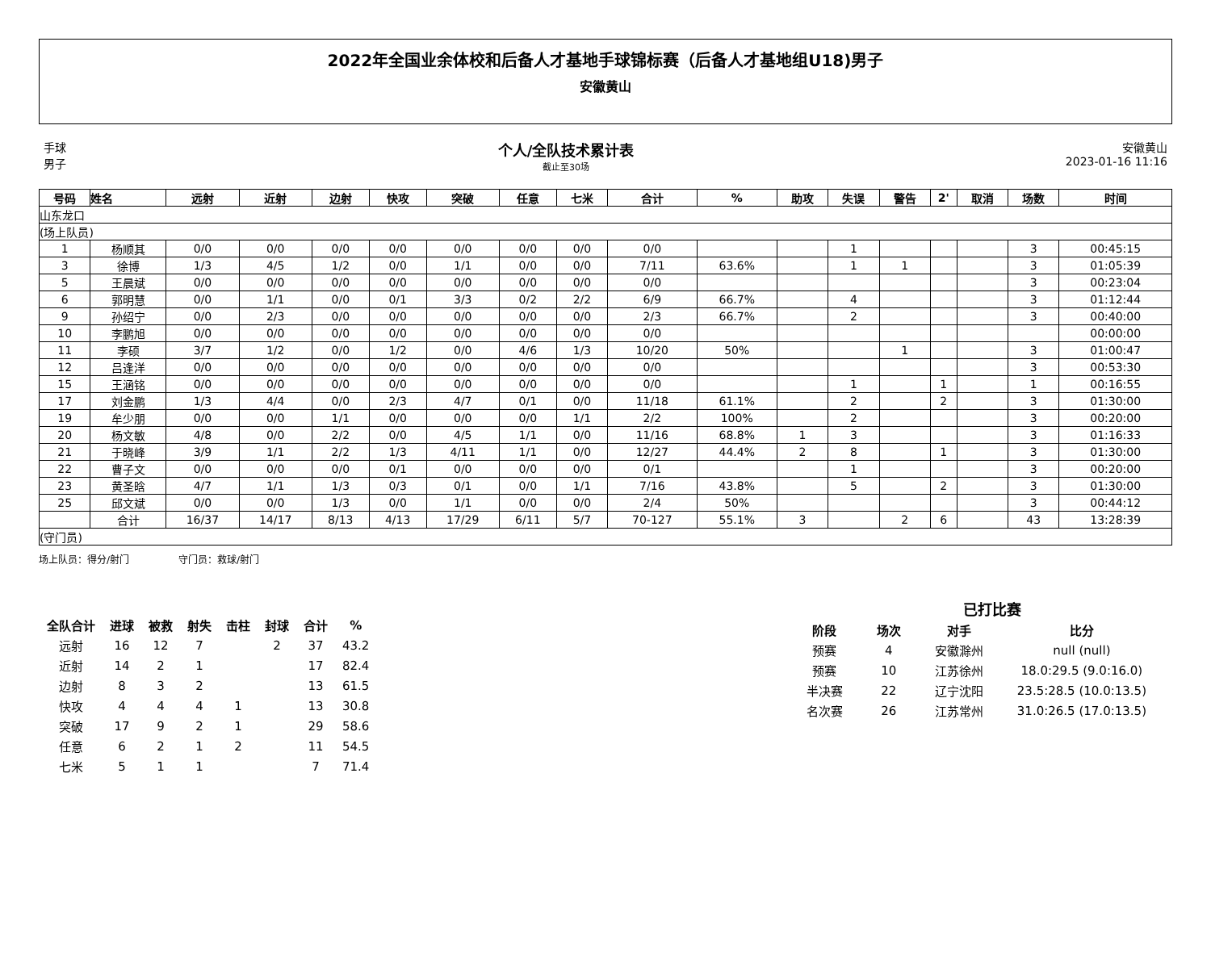2022年全国业余体校和后备人才基地手球锦标赛（后备人才基地组U18)男子
安徽黄山
手球
男子
个人/全队技术累计表
截止至30场
安徽黄山
2023-01-16 11:16
| 号码 | 姓名 | 远射 | 近射 | 边射 | 快攻 | 突破 | 任意 | 七米 | 合计 | % | 助攻 | 失误 | 警告 | 2' | 取消 | 场数 | 时间 |
| --- | --- | --- | --- | --- | --- | --- | --- | --- | --- | --- | --- | --- | --- | --- | --- | --- | --- |
| 山东龙口 | | | | | | | | | | | | | | | | | |
| (场上队员) | | | | | | | | | | | | | | | | | |
| 1 | 杨顺其 | 0/0 | 0/0 | 0/0 | 0/0 | 0/0 | 0/0 | 0/0 | 0/0 | | | 1 | | | | 3 | 00:45:15 |
| 3 | 徐博 | 1/3 | 4/5 | 1/2 | 0/0 | 1/1 | 0/0 | 0/0 | 7/11 | 63.6% | | 1 | 1 | | | 3 | 01:05:39 |
| 5 | 王晨斌 | 0/0 | 0/0 | 0/0 | 0/0 | 0/0 | 0/0 | 0/0 | 0/0 | | | | | | | 3 | 00:23:04 |
| 6 | 郭明慧 | 0/0 | 1/1 | 0/0 | 0/1 | 3/3 | 0/2 | 2/2 | 6/9 | 66.7% | | 4 | | | | 3 | 01:12:44 |
| 9 | 孙绍宁 | 0/0 | 2/3 | 0/0 | 0/0 | 0/0 | 0/0 | 0/0 | 2/3 | 66.7% | | 2 | | | | 3 | 00:40:00 |
| 10 | 李鹏旭 | 0/0 | 0/0 | 0/0 | 0/0 | 0/0 | 0/0 | 0/0 | 0/0 | | | | | | | | 00:00:00 |
| 11 | 李硕 | 3/7 | 1/2 | 0/0 | 1/2 | 0/0 | 4/6 | 1/3 | 10/20 | 50% | | | 1 | | | 3 | 01:00:47 |
| 12 | 吕逢洋 | 0/0 | 0/0 | 0/0 | 0/0 | 0/0 | 0/0 | 0/0 | 0/0 | | | | | | | 3 | 00:53:30 |
| 15 | 王涵铭 | 0/0 | 0/0 | 0/0 | 0/0 | 0/0 | 0/0 | 0/0 | 0/0 | | | 1 | | 1 | | 1 | 00:16:55 |
| 17 | 刘金鹏 | 1/3 | 4/4 | 0/0 | 2/3 | 4/7 | 0/1 | 0/0 | 11/18 | 61.1% | | 2 | | 2 | | 3 | 01:30:00 |
| 19 | 牟少朋 | 0/0 | 0/0 | 1/1 | 0/0 | 0/0 | 0/0 | 1/1 | 2/2 | 100% | | 2 | | | | 3 | 00:20:00 |
| 20 | 杨文敏 | 4/8 | 0/0 | 2/2 | 0/0 | 4/5 | 1/1 | 0/0 | 11/16 | 68.8% | 1 | 3 | | | | 3 | 01:16:33 |
| 21 | 于晓峰 | 3/9 | 1/1 | 2/2 | 1/3 | 4/11 | 1/1 | 0/0 | 12/27 | 44.4% | 2 | 8 | | 1 | | 3 | 01:30:00 |
| 22 | 曹子文 | 0/0 | 0/0 | 0/0 | 0/1 | 0/0 | 0/0 | 0/0 | 0/1 | | | 1 | | | | 3 | 00:20:00 |
| 23 | 黄圣晗 | 4/7 | 1/1 | 1/3 | 0/3 | 0/1 | 0/0 | 1/1 | 7/16 | 43.8% | | 5 | | 2 | | 3 | 01:30:00 |
| 25 | 邱文斌 | 0/0 | 0/0 | 1/3 | 0/0 | 1/1 | 0/0 | 0/0 | 2/4 | 50% | | | | | | 3 | 00:44:12 |
| | 合计 | 16/37 | 14/17 | 8/13 | 4/13 | 17/29 | 6/11 | 5/7 | 70-127 | 55.1% | 3 | | 2 | 6 | | 43 | 13:28:39 |
| (守门员) | | | | | | | | | | | | | | | | | |
场上队员：得分/射门 守门员：救球/射门
| 全队合计 | 进球 | 被救 | 射失 | 击柱 | 封球 | 合计 | % |
| --- | --- | --- | --- | --- | --- | --- | --- |
| 远射 | 16 | 12 | 7 | | 2 | 37 | 43.2 |
| 近射 | 14 | 2 | 1 | | | 17 | 82.4 |
| 边射 | 8 | 3 | 2 | | | 13 | 61.5 |
| 快攻 | 4 | 4 | 4 | 1 | | 13 | 30.8 |
| 突破 | 17 | 9 | 2 | 1 | | 29 | 58.6 |
| 任意 | 6 | 2 | 1 | 2 | | 11 | 54.5 |
| 七米 | 5 | 1 | 1 | | | 7 | 71.4 |
已打比赛
| 阶段 | 场次 | 对手 | 比分 |
| --- | --- | --- | --- |
| 预赛 | 4 | 安徽滁州 | null (null) |
| 预赛 | 10 | 江苏徐州 | 18.0:29.5 (9.0:16.0) |
| 半决赛 | 22 | 辽宁沈阳 | 23.5:28.5 (10.0:13.5) |
| 名次赛 | 26 | 江苏常州 | 31.0:26.5 (17.0:13.5) |